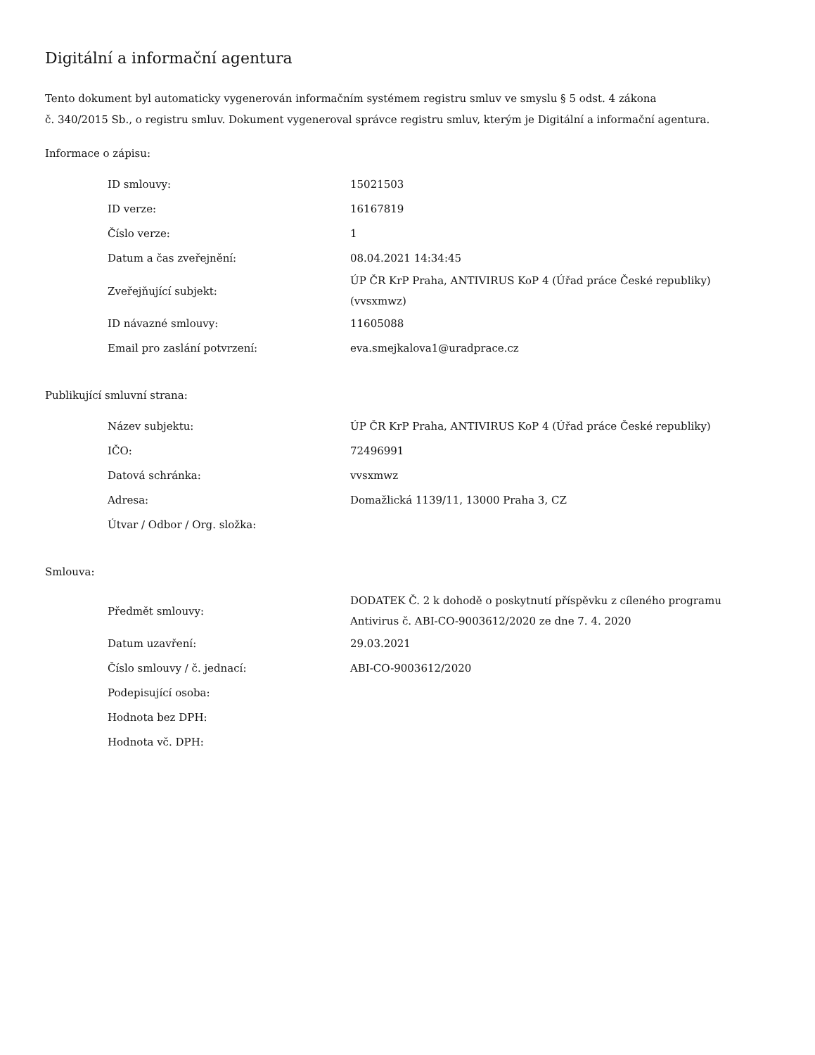Digitální a informační agentura
Tento dokument byl automaticky vygenerován informačním systémem registru smluv ve smyslu § 5 odst. 4 zákona
č. 340/2015 Sb., o registru smluv. Dokument vygeneroval správce registru smluv, kterým je Digitální a informační agentura.
Informace o zápisu:
| ID smlouvy: | 15021503 |
| ID verze: | 16167819 |
| Číslo verze: | 1 |
| Datum a čas zveřejnění: | 08.04.2021 14:34:45 |
| Zveřejňující subjekt: | ÚP ČR KrP Praha, ANTIVIRUS KoP 4 (Úřad práce České republiky) (vvsxmwz) |
| ID návazné smlouvy: | 11605088 |
| Email pro zaslání potvrzení: | eva.smejkalova1@uradprace.cz |
Publikující smluvní strana:
| Název subjektu: | ÚP ČR KrP Praha, ANTIVIRUS KoP 4 (Úřad práce České republiky) |
| IČO: | 72496991 |
| Datová schránka: | vvsxmwz |
| Adresa: | Domažlická 1139/11, 13000 Praha 3, CZ |
| Útvar / Odbor / Org. složka: | |
Smlouva:
| Předmět smlouvy: | DODATEK Č. 2 k dohodě o poskytnutí příspěvku z cíleného programu Antivirus č. ABI-CO-9003612/2020 ze dne 7. 4. 2020 |
| Datum uzavření: | 29.03.2021 |
| Číslo smlouvy / č. jednací: | ABI-CO-9003612/2020 |
| Podepisující osoba: | |
| Hodnota bez DPH: | |
| Hodnota vč. DPH: | |